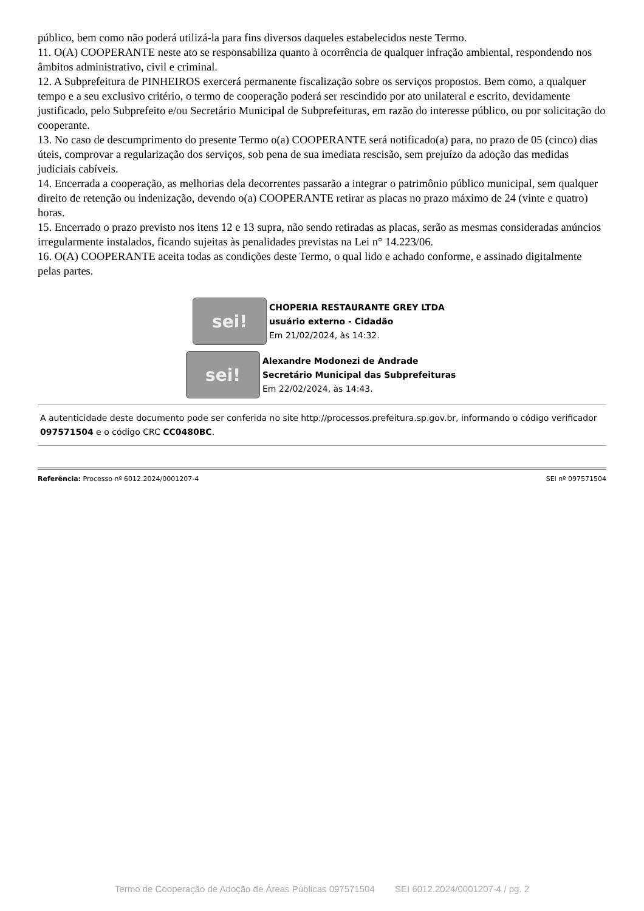público, bem como não poderá utilizá-la para fins diversos daqueles estabelecidos neste Termo.
11. O(A) COOPERANTE neste ato se responsabiliza quanto à ocorrência de qualquer infração ambiental, respondendo nos âmbitos administrativo, civil e criminal.
12. A Subprefeitura de PINHEIROS exercerá permanente fiscalização sobre os serviços propostos. Bem como, a qualquer tempo e a seu exclusivo critério, o termo de cooperação poderá ser rescindido por ato unilateral e escrito, devidamente justificado, pelo Subprefeito e/ou Secretário Municipal de Subprefeituras, em razão do interesse público, ou por solicitação do cooperante.
13. No caso de descumprimento do presente Termo o(a) COOPERANTE será notificado(a) para, no prazo de 05 (cinco) dias úteis, comprovar a regularização dos serviços, sob pena de sua imediata rescisão, sem prejuízo da adoção das medidas judiciais cabíveis.
14. Encerrada a cooperação, as melhorias dela decorrentes passarão a integrar o patrimônio público municipal, sem qualquer direito de retenção ou indenização, devendo o(a) COOPERANTE retirar as placas no prazo máximo de 24 (vinte e quatro) horas.
15. Encerrado o prazo previsto nos itens 12 e 13 supra, não sendo retiradas as placas, serão as mesmas consideradas anúncios irregularmente instalados, ficando sujeitas às penalidades previstas na Lei n° 14.223/06.
16. O(A) COOPERANTE aceita todas as condições deste Termo, o qual lido e achado conforme, e assinado digitalmente pelas partes.
sei!
CHOPERIA RESTAURANTE GREY LTDA
usuário externo - Cidadão
Em 21/02/2024, às 14:32.
sei!
Alexandre Modonezi de Andrade
Secretário Municipal das Subprefeituras
Em 22/02/2024, às 14:43.
A autenticidade deste documento pode ser conferida no site http://processos.prefeitura.sp.gov.br, informando o código verificador 097571504 e o código CRC CC0480BC.
Referência: Processo nº 6012.2024/0001207-4 SEI nº 097571504
Termo de Cooperação de Adoção de Áreas Públicas 097571504 SEI 6012.2024/0001207-4 / pg. 2